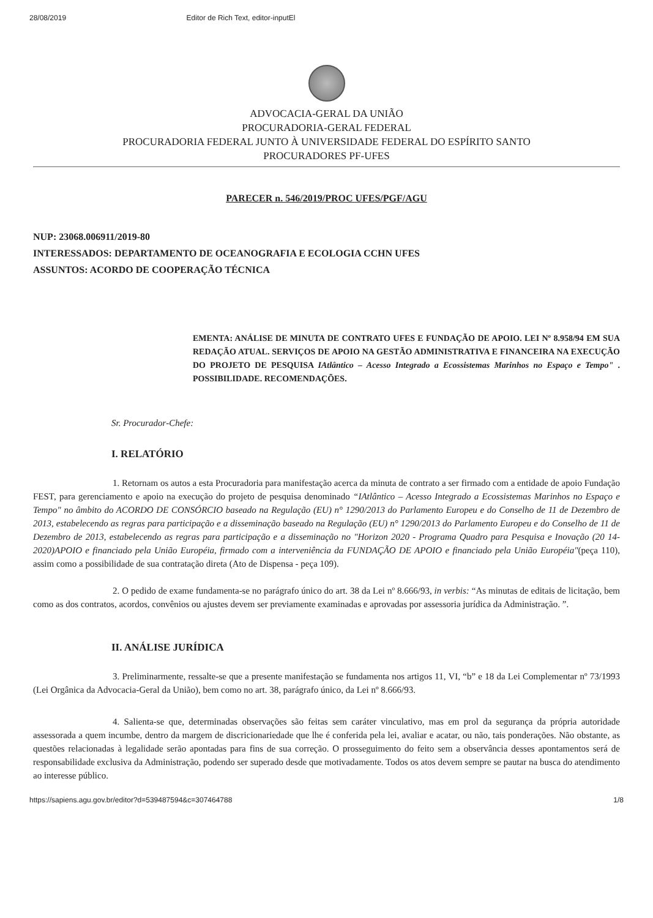28/08/2019 Editor de Rich Text, editor-inputEl
ADVOCACIA-GERAL DA UNIÃO
PROCURADORIA-GERAL FEDERAL
PROCURADORIA FEDERAL JUNTO À UNIVERSIDADE FEDERAL DO ESPÍRITO SANTO
PROCURADORES PF-UFES
PARECER n. 546/2019/PROC UFES/PGF/AGU
NUP: 23068.006911/2019-80
INTERESSADOS: DEPARTAMENTO DE OCEANOGRAFIA E ECOLOGIA CCHN UFES
ASSUNTOS: ACORDO DE COOPERAÇÃO TÉCNICA
EMENTA: ANÁLISE DE MINUTA DE CONTRATO UFES E FUNDAÇÃO DE APOIO. LEI Nº 8.958/94 EM SUA REDAÇÃO ATUAL. SERVIÇOS DE APOIO NA GESTÃO ADMINISTRATIVA E FINANCEIRA NA EXECUÇÃO DO PROJETO DE PESQUISA IAtlântico – Acesso Integrado a Ecossistemas Marinhos no Espaço e Tempo" . POSSIBILIDADE. RECOMENDAÇÕES.
Sr. Procurador-Chefe:
I. RELATÓRIO
1. Retornam os autos a esta Procuradoria para manifestação acerca da minuta de contrato a ser firmado com a entidade de apoio Fundação FEST, para gerenciamento e apoio na execução do projeto de pesquisa denominado “IAtlântico – Acesso Integrado a Ecossistemas Marinhos no Espaço e Tempo" no âmbito do ACORDO DE CONSÓRCIO baseado na Regulação (EU) n° 1290/2013 do Parlamento Europeu e do Conselho de 11 de Dezembro de 2013, estabelecendo as regras para participação e a disseminação baseado na Regulação (EU) n° 1290/2013 do Parlamento Europeu e do Conselho de 11 de Dezembro de 2013, estabelecendo as regras para participação e a disseminação no "Horizon 2020 - Programa Quadro para Pesquisa e Inovação (20 14-2020)APOIO e financiado pela União Européia, firmado com a interveniência da FUNDAÇÃO DE APOIO e financiado pela União Européia"(peça 110), assim como a possibilidade de sua contratação direta (Ato de Dispensa - peça 109).
2. O pedido de exame fundamenta-se no parágrafo único do art. 38 da Lei nº 8.666/93, in verbis: “As minutas de editais de licitação, bem como as dos contratos, acordos, convênios ou ajustes devem ser previamente examinadas e aprovadas por assessoria jurídica da Administração. ”.
II. ANÁLISE JURÍDICA
3. Preliminarmente, ressalte-se que a presente manifestação se fundamenta nos artigos 11, VI, “b” e 18 da Lei Complementar nº 73/1993 (Lei Orgânica da Advocacia-Geral da União), bem como no art. 38, parágrafo único, da Lei nº 8.666/93.
4. Salienta-se que, determinadas observações são feitas sem caráter vinculativo, mas em prol da segurança da própria autoridade assessorada a quem incumbe, dentro da margem de discricionariedade que lhe é conferida pela lei, avaliar e acatar, ou não, tais ponderações. Não obstante, as questões relacionadas à legalidade serão apontadas para fins de sua correção. O prosseguimento do feito sem a observância desses apontamentos será de responsabilidade exclusiva da Administração, podendo ser superado desde que motivadamente. Todos os atos devem sempre se pautar na busca do atendimento ao interesse público.
https://sapiens.agu.gov.br/editor?d=539487594&c=307464788 1/8